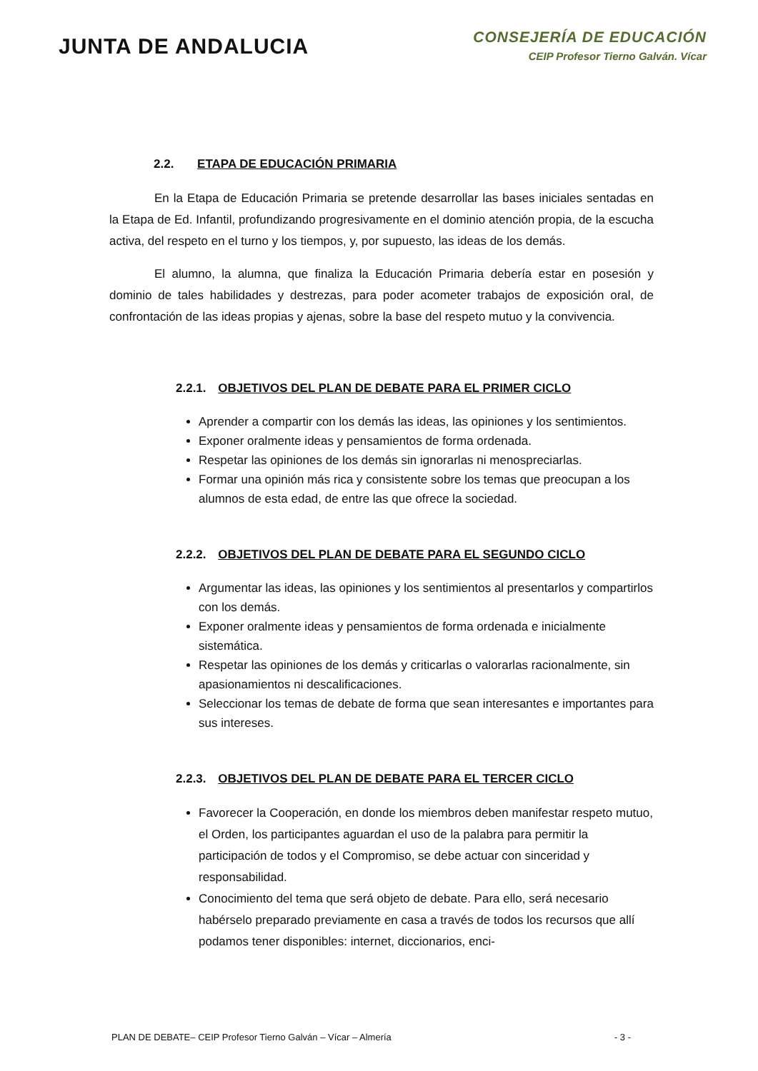JUNTA DE ANDALUCIA
CONSEJERÍA DE EDUCACIÓN
CEIP Profesor Tierno Galván. Vícar
2.2. ETAPA DE EDUCACIÓN PRIMARIA
En la Etapa de Educación Primaria se pretende desarrollar las bases iniciales sentadas en la Etapa de Ed. Infantil, profundizando progresivamente en el dominio atención propia, de la escucha activa, del respeto en el turno y los tiempos, y, por supuesto, las ideas de los demás.
El alumno, la alumna, que finaliza la Educación Primaria debería estar en posesión y dominio de tales habilidades y destrezas, para poder acometer trabajos de exposición oral, de confrontación de las ideas propias y ajenas, sobre la base del respeto mutuo y la convivencia.
2.2.1. OBJETIVOS DEL PLAN DE DEBATE PARA EL PRIMER CICLO
Aprender a compartir con los demás las ideas, las opiniones y los sentimientos.
Exponer oralmente ideas y pensamientos de forma ordenada.
Respetar las opiniones de los demás sin ignorarlas ni menospreciarlas.
Formar una opinión más rica y consistente sobre los temas que preocupan a los alumnos de esta edad, de entre las que ofrece la sociedad.
2.2.2. OBJETIVOS DEL PLAN DE DEBATE PARA EL SEGUNDO CICLO
Argumentar las ideas, las opiniones y los sentimientos al presentarlos y compartirlos con los demás.
Exponer oralmente ideas y pensamientos de forma ordenada e inicialmente sistemática.
Respetar las opiniones de los demás y criticarlas o valorarlas racionalmente, sin apasionamientos ni descalificaciones.
Seleccionar los temas de debate de forma que sean interesantes e importantes para sus intereses.
2.2.3. OBJETIVOS DEL PLAN DE DEBATE PARA EL TERCER CICLO
Favorecer la Cooperación, en donde los miembros deben manifestar respeto mutuo, el Orden, los participantes aguardan el uso de la palabra para permitir la participación de todos y el Compromiso, se debe actuar con sinceridad y responsabilidad.
Conocimiento del tema que será objeto de debate. Para ello, será necesario habérselo preparado previamente en casa a través de todos los recursos que allí podamos tener disponibles: internet, diccionarios, enci-
PLAN DE DEBATE– CEIP Profesor Tierno Galván – Vícar – Almería - 3 -